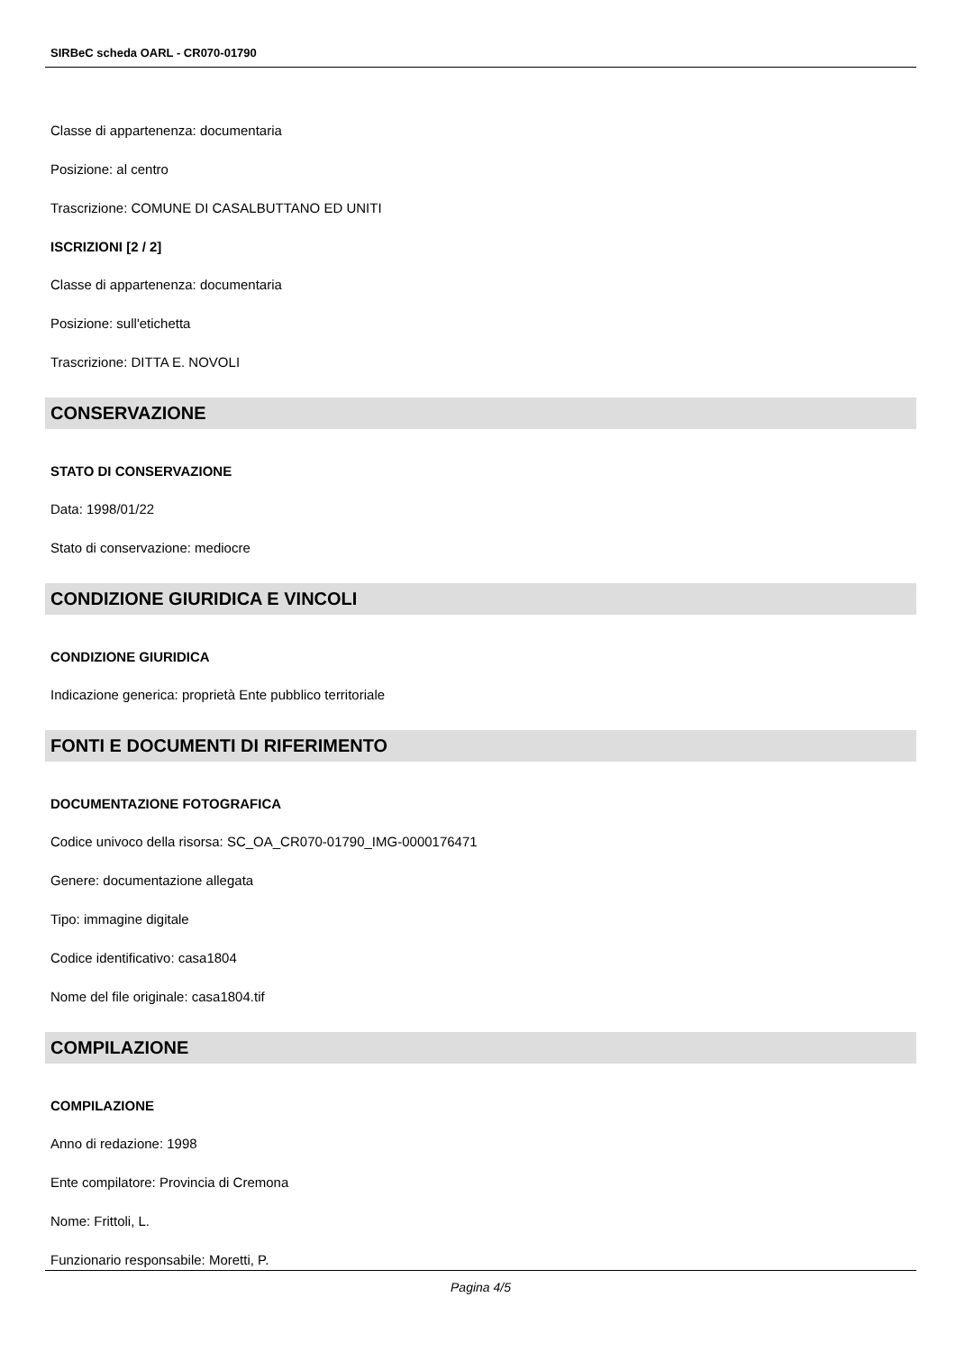SIRBeC scheda OARL - CR070-01790
Classe di appartenenza: documentaria
Posizione: al centro
Trascrizione: COMUNE DI CASALBUTTANO ED UNITI
ISCRIZIONI [2 / 2]
Classe di appartenenza: documentaria
Posizione: sull'etichetta
Trascrizione: DITTA E. NOVOLI
CONSERVAZIONE
STATO DI CONSERVAZIONE
Data: 1998/01/22
Stato di conservazione: mediocre
CONDIZIONE GIURIDICA E VINCOLI
CONDIZIONE GIURIDICA
Indicazione generica: proprietà Ente pubblico territoriale
FONTI E DOCUMENTI DI RIFERIMENTO
DOCUMENTAZIONE FOTOGRAFICA
Codice univoco della risorsa: SC_OA_CR070-01790_IMG-0000176471
Genere: documentazione allegata
Tipo: immagine digitale
Codice identificativo: casa1804
Nome del file originale: casa1804.tif
COMPILAZIONE
COMPILAZIONE
Anno di redazione: 1998
Ente compilatore: Provincia di Cremona
Nome: Frittoli, L.
Funzionario responsabile: Moretti, P.
Pagina 4/5